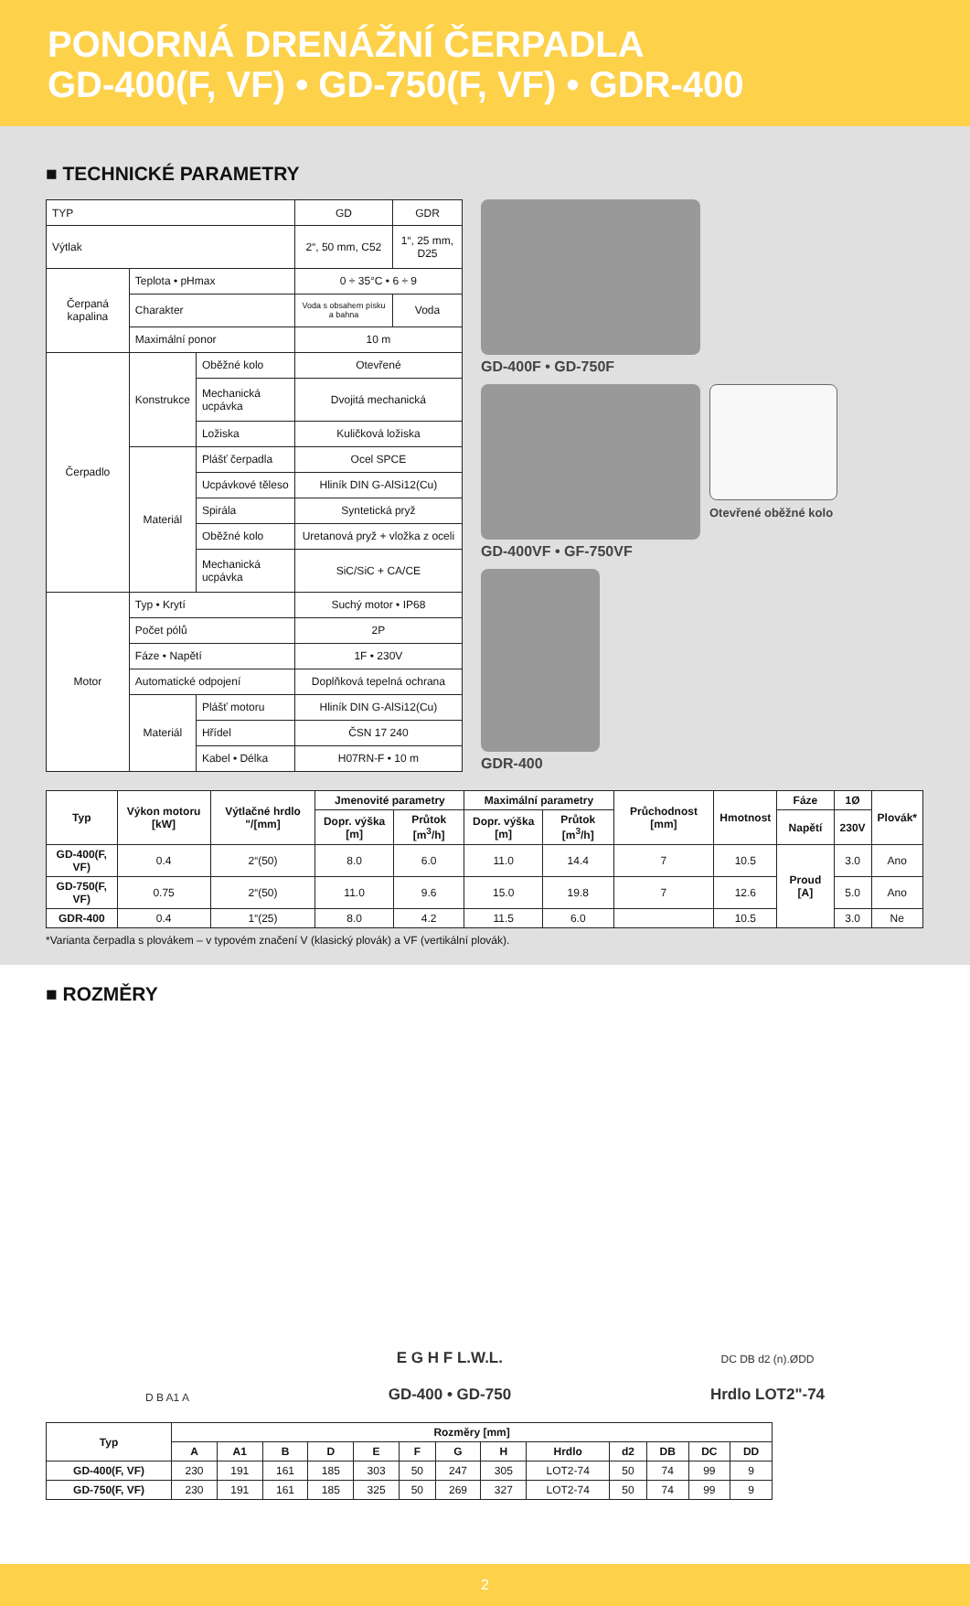PONORNÁ DRENÁŽNÍ ČERPADLA
GD-400(F, VF) • GD-750(F, VF) • GDR-400
■ TECHNICKÉ PARAMETRY
| TYP | | | GD | GDR |
| Výtlak | | | 2“, 50 mm, C52 | 1“, 25 mm, D25 |
| Čerpaná kapalina | Teplota • pHmax | | 0 ÷ 35°C • 6 ÷ 9 | |
| | Charakter | | Voda s obsahem písku a bahna | Voda |
| | Maximální ponor | | 10 m | |
| Čerpadlo | Konstrukce | Oběžné kolo | Otevřené | |
| | | Mechanická ucpávka | Dvojitá mechanická | |
| | | Ložiska | Kuličková ložiska | |
| | Materiál | Plášť čerpadla | Ocel SPCE | |
| | | Ucpávkové těleso | Hliník DIN G-AlSi12(Cu) | |
| | | Spirála | Syntetická pryž | |
| | | Oběžné kolo | Uretanová pryž + vložka z oceli | |
| | | Mechanická ucpávka | SiC/SiC + CA/CE | |
| Motor | Typ • Krytí | | Suchý motor • IP68 | |
| | Počet pólů | | 2P | |
| | Fáze • Napětí | | 1F • 230V | |
| | Automatické odpojení | | Doplňková tepelná ochrana | |
| | Materiál | Plášť motoru | Hliník DIN G-AlSi12(Cu) | |
| | | Hřídel | ČSN 17 240 | |
| | | Kabel • Délka | H07RN-F • 10 m | |
GD-400F • GD-750F
GD-400VF • GF-750VF
Otevřené oběžné kolo
GDR-400
| Typ | Výkon motoru [kW] | Výtlačné hrdlo "/[mm] | Jmenovité parametry | | Maximální parametry | | Průchodnost [mm] | Hmotnost | Fáze | 1Ø | Plovák* |
| --- | --- | --- | --- | --- | --- | --- | --- | --- | --- | --- | --- |
| | | | Dopr. výška [m] | Průtok [m<sup>3</sup>/h] | Dopr. výška [m] | Průtok [m<sup>3</sup>/h] | | | Napětí | 230V | |
| GD-400(F, VF) | 0.4 | 2“(50) | 8.0 | 6.0 | 11.0 | 14.4 | 7 | 10.5 | Proud [A] | 3.0 | Ano |
| GD-750(F, VF) | 0.75 | 2“(50) | 11.0 | 9.6 | 15.0 | 19.8 | 7 | 12.6 | | 5.0 | Ano |
| GDR-400 | 0.4 | 1“(25) | 8.0 | 4.2 | 11.5 | 6.0 | | 10.5 | | 3.0 | Ne |
*Varianta čerpadla s plovákem – v typovém značení V (klasický plovák) a VF (vertikální plovák).
■ ROZMĚRY
D B A1 A
E G H F L.W.L.
GD-400 • GD-750
DC DB d2 (n).ØDD
Hrdlo LOT2"-74
| Typ | Rozměry [mm] | | | | | | | | | | | | |
| --- | --- | --- | --- | --- | --- | --- | --- | --- | --- | --- | --- | --- | --- |
| | A | A1 | B | D | E | F | G | H | Hrdlo | d2 | DB | DC | DD |
| GD-400(F, VF) | 230 | 191 | 161 | 185 | 303 | 50 | 247 | 305 | LOT2-74 | 50 | 74 | 99 | 9 |
| GD-750(F, VF) | 230 | 191 | 161 | 185 | 325 | 50 | 269 | 327 | LOT2-74 | 50 | 74 | 99 | 9 |
2